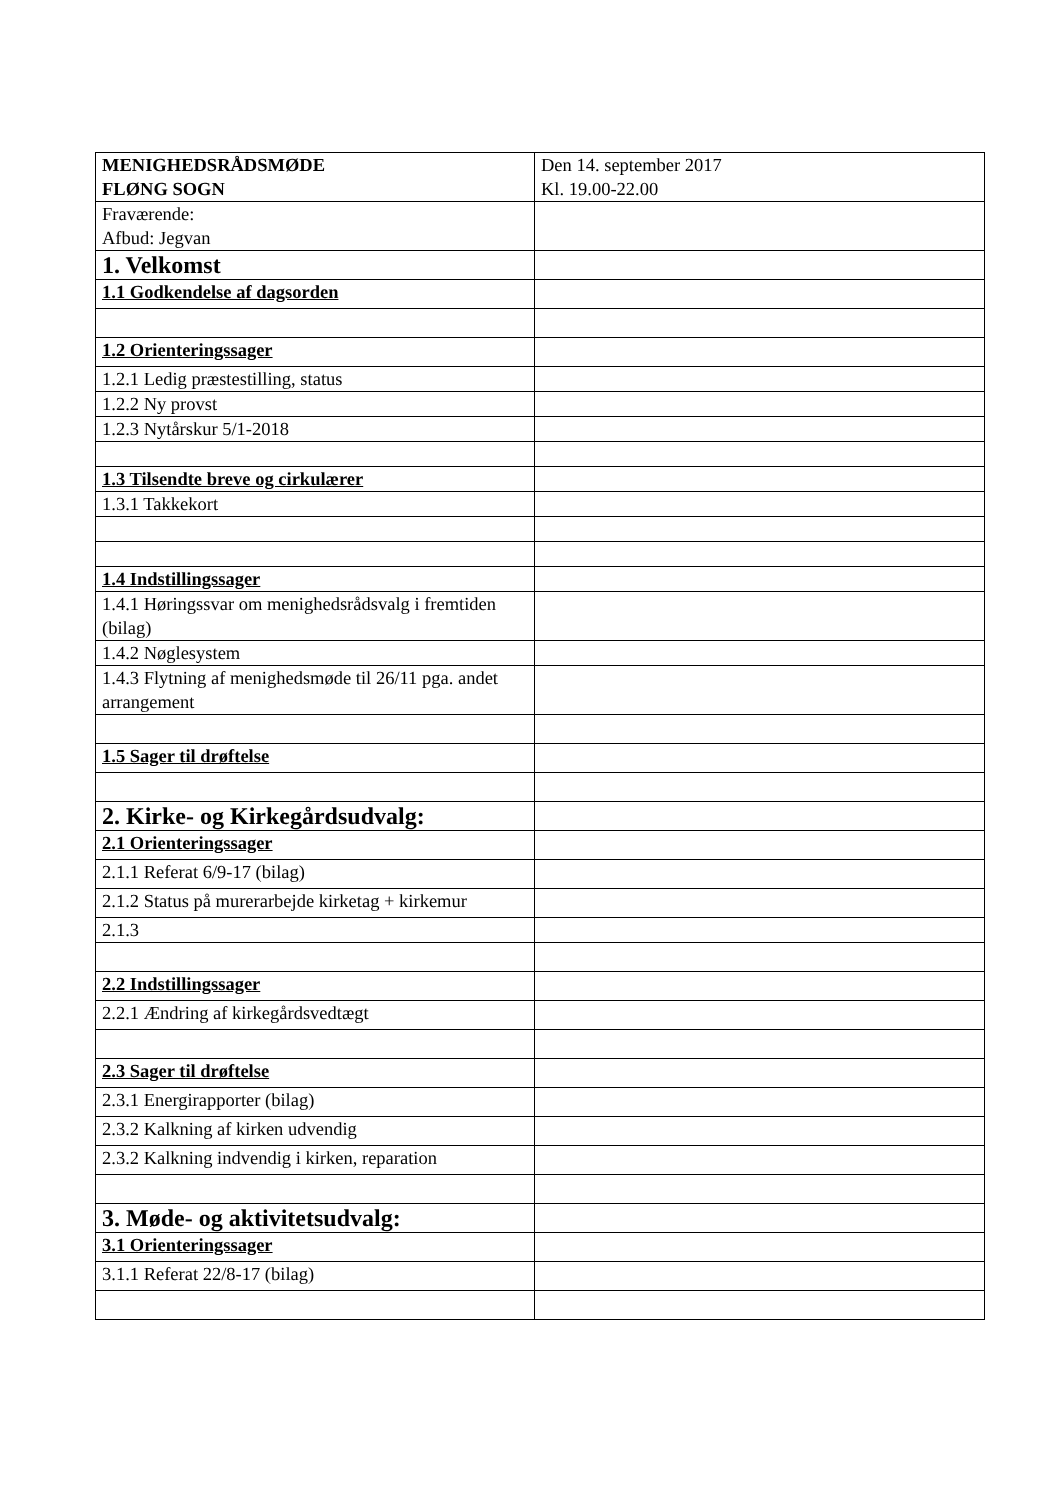| MENIGHEDSRÅDSMØDE FLØNG SOGN | Den 14. september 2017 Kl. 19.00-22.00 |
| Fraværende: Afbud: Jegvan | |
| 1. Velkomst | |
| 1.1 Godkendelse af dagsorden | |
| 1.2 Orienteringssager | |
| 1.2.1 Ledig præstestilling, status | |
| 1.2.2 Ny provst | |
| 1.2.3 Nytårskur 5/1-2018 | |
| 1.3 Tilsendte breve og cirkulærer | |
| 1.3.1 Takkekort | |
| 1.4 Indstillingssager | |
| 1.4.1 Høringssvar om menighedsrådsvalg i fremtiden (bilag) | |
| 1.4.2 Nøglesystem | |
| 1.4.3 Flytning af menighedsmøde til 26/11 pga. andet arrangement | |
| 1.5 Sager til drøftelse | |
| 2. Kirke- og Kirkegårdsudvalg: | |
| 2.1 Orienteringssager | |
| 2.1.1 Referat 6/9-17 (bilag) | |
| 2.1.2 Status på murerarbejde kirketag + kirkemur | |
| 2.1.3 | |
| 2.2 Indstillingssager | |
| 2.2.1 Ændring af kirkegårdsvedtægt | |
| 2.3 Sager til drøftelse | |
| 2.3.1 Energirapporter (bilag) | |
| 2.3.2 Kalkning af kirken udvendig | |
| 2.3.2 Kalkning indvendig i kirken, reparation | |
| 3. Møde- og aktivitetsudvalg: | |
| 3.1 Orienteringssager | |
| 3.1.1 Referat 22/8-17 (bilag) | |